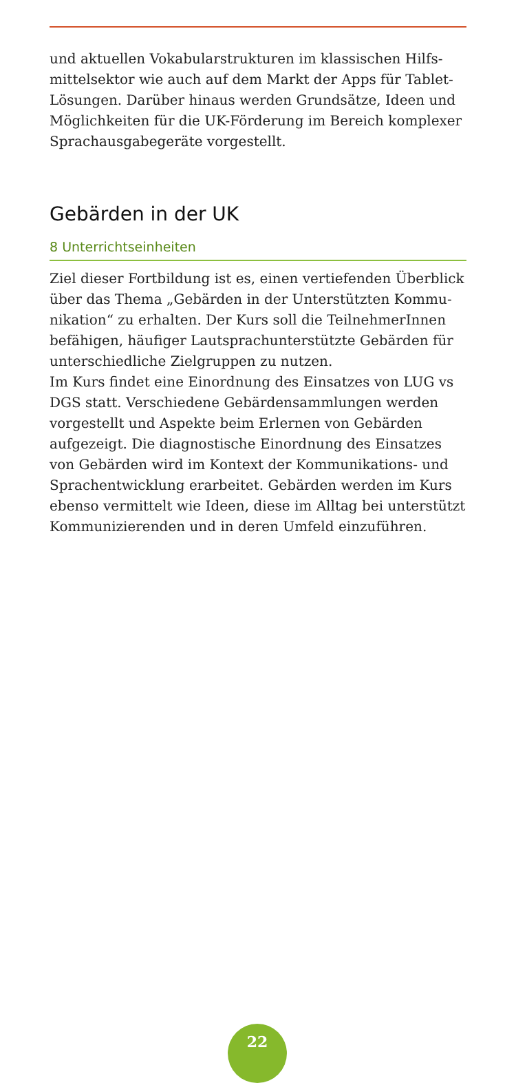und aktuellen Vokabularstrukturen im klassischen Hilfs­mittelsektor wie auch auf dem Markt der Apps für Tablet-Lösungen. Darüber hinaus werden Grundsätze, Ideen und Möglichkeiten für die UK-Förderung im Bereich komplexer Sprachausgabegeräte vorgestellt.
Gebärden in der UK
8 Unterrichtseinheiten
Ziel dieser Fortbildung ist es, einen vertiefenden Überblick über das Thema „Gebärden in der Unterstützten Kommu­nikation“ zu erhalten. Der Kurs soll die TeilnehmerInnen befähigen, häufiger Lautsprachunterstützte Gebärden für unterschiedliche Zielgruppen zu nutzen.
Im Kurs findet eine Einordnung des Einsatzes von LUG vs DGS statt. Verschiedene Gebärdensammlungen werden vor­gestellt und Aspekte beim Erlernen von Gebärden aufgezeigt. Die diagnostische Einordnung des Einsatzes von Gebärden wird im Kontext der Kommunikations- und Sprachentwick­lung erarbeitet. Gebärden werden im Kurs ebenso vermittelt wie Ideen, diese im Alltag bei unterstützt Kommunizierenden und in deren Umfeld einzuführen.
22